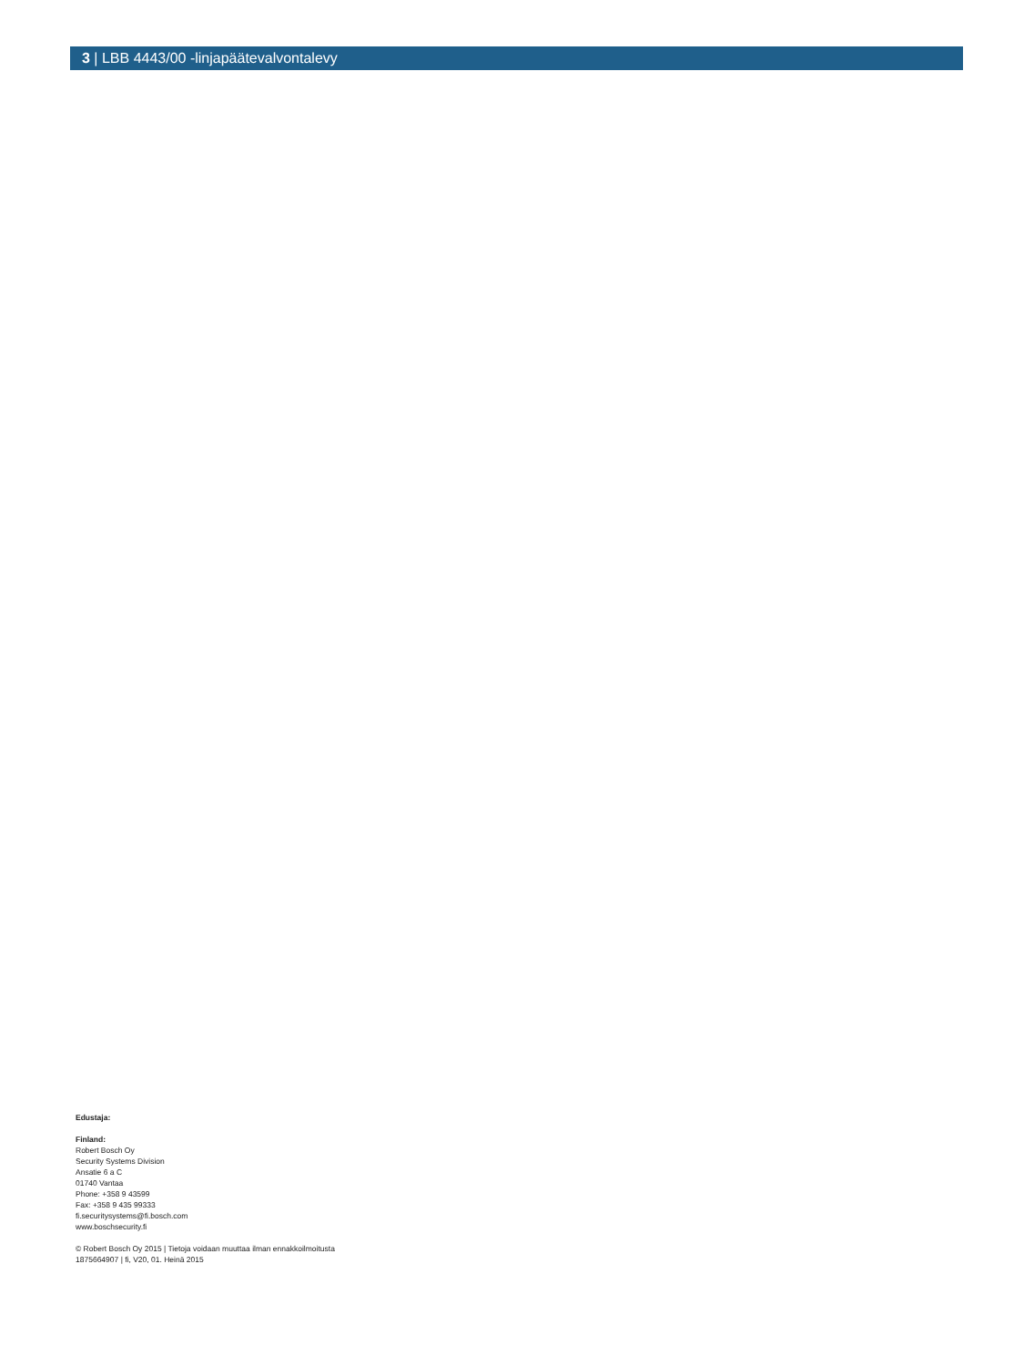3 | LBB 4443/00 -linjapäätevalvontalevy
Edustaja:
Finland:
Robert Bosch Oy
Security Systems Division
Ansatie 6 a C
01740 Vantaa
Phone: +358 9 43599
Fax: +358 9 435 99333
fi.securitysystems@fi.bosch.com
www.boschsecurity.fi
© Robert Bosch Oy 2015 | Tietoja voidaan muuttaa ilman ennakkoilmoitusta
1875664907 | fi, V20, 01. Heinä 2015